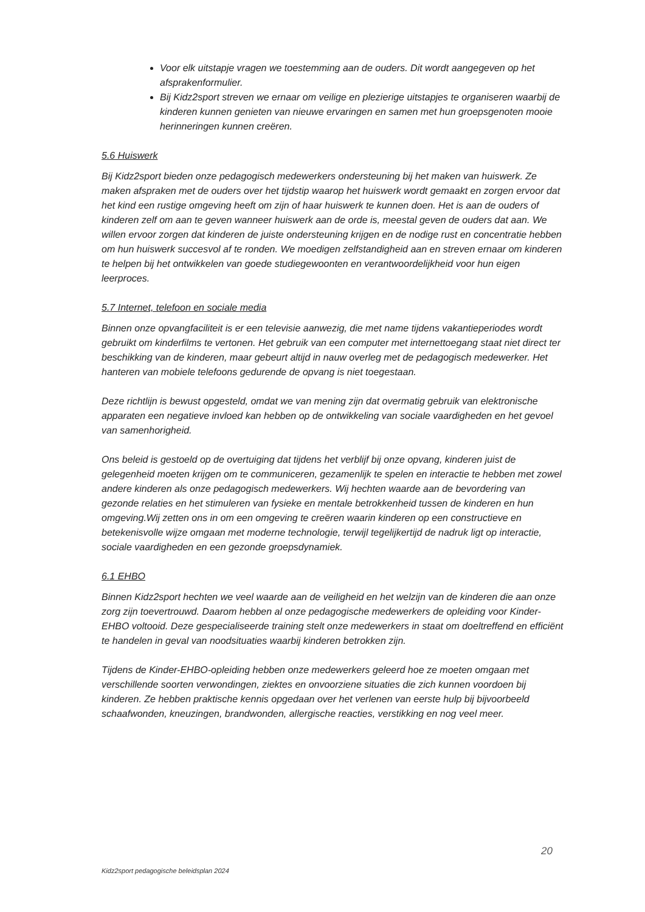Voor elk uitstapje vragen we toestemming aan de ouders. Dit wordt aangegeven op het afsprakenformulier.
Bij Kidz2sport streven we ernaar om veilige en plezierige uitstapjes te organiseren waarbij de kinderen kunnen genieten van nieuwe ervaringen en samen met hun groepsgenoten mooie herinneringen kunnen creëren.
5.6 Huiswerk
Bij Kidz2sport bieden onze pedagogisch medewerkers ondersteuning bij het maken van huiswerk. Ze maken afspraken met de ouders over het tijdstip waarop het huiswerk wordt gemaakt en zorgen ervoor dat het kind een rustige omgeving heeft om zijn of haar huiswerk te kunnen doen. Het is aan de ouders of kinderen zelf om aan te geven wanneer huiswerk aan de orde is, meestal geven de ouders dat aan. We willen ervoor zorgen dat kinderen de juiste ondersteuning krijgen en de nodige rust en concentratie hebben om hun huiswerk succesvol af te ronden. We moedigen zelfstandigheid aan en streven ernaar om kinderen te helpen bij het ontwikkelen van goede studiegewoonten en verantwoordelijkheid voor hun eigen leerproces.
5.7 Internet, telefoon en sociale media
Binnen onze opvangfaciliteit is er een televisie aanwezig, die met name tijdens vakantieperiodes wordt gebruikt om kinderfilms te vertonen. Het gebruik van een computer met internettoegang staat niet direct ter beschikking van de kinderen, maar gebeurt altijd in nauw overleg met de pedagogisch medewerker. Het hanteren van mobiele telefoons gedurende de opvang is niet toegestaan.
Deze richtlijn is bewust opgesteld, omdat we van mening zijn dat overmatig gebruik van elektronische apparaten een negatieve invloed kan hebben op de ontwikkeling van sociale vaardigheden en het gevoel van samenhorigheid.
Ons beleid is gestoeld op de overtuiging dat tijdens het verblijf bij onze opvang, kinderen juist de gelegenheid moeten krijgen om te communiceren, gezamenlijk te spelen en interactie te hebben met zowel andere kinderen als onze pedagogisch medewerkers. Wij hechten waarde aan de bevordering van gezonde relaties en het stimuleren van fysieke en mentale betrokkenheid tussen de kinderen en hun omgeving.Wij zetten ons in om een omgeving te creëren waarin kinderen op een constructieve en betekenisvolle wijze omgaan met moderne technologie, terwijl tegelijkertijd de nadruk ligt op interactie, sociale vaardigheden en een gezonde groepsdynamiek.
6.1 EHBO
Binnen Kidz2sport hechten we veel waarde aan de veiligheid en het welzijn van de kinderen die aan onze zorg zijn toevertrouwd. Daarom hebben al onze pedagogische medewerkers de opleiding voor Kinder-EHBO voltooid. Deze gespecialiseerde training stelt onze medewerkers in staat om doeltreffend en efficiënt te handelen in geval van noodsituaties waarbij kinderen betrokken zijn.
Tijdens de Kinder-EHBO-opleiding hebben onze medewerkers geleerd hoe ze moeten omgaan met verschillende soorten verwondingen, ziektes en onvoorziene situaties die zich kunnen voordoen bij kinderen. Ze hebben praktische kennis opgedaan over het verlenen van eerste hulp bij bijvoorbeeld schaafwonden, kneuzingen, brandwonden, allergische reacties, verstikking en nog veel meer.
20
Kidz2sport pedagogische beleidsplan 2024